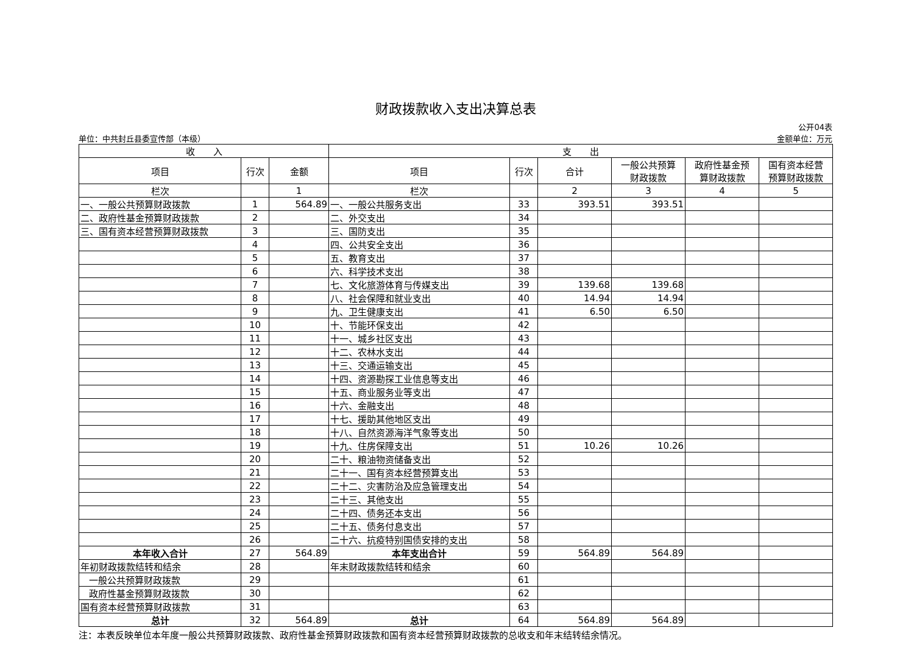财政拨款收入支出决算总表
单位：中共封丘县委宣传部（本级） 公开04表
金额单位：万元
| 收 入 | | | 支 出 | | | | | |
| --- | --- | --- | --- | --- | --- | --- | --- | --- |
| 项目 | 行次 | 金额 | 项目 | 行次 | 合计 | 一般公共预算 财政拨款 | 政府性基金预 算财政拨款 | 国有资本经营 预算财政拨款 |
| 栏次 | | 1 | 栏次 | | 2 | 3 | 4 | 5 |
| 一、一般公共预算财政拨款 | 1 | 564.89 | 一、一般公共服务支出 | 33 | 393.51 | 393.51 | | |
| 二、政府性基金预算财政拨款 | 2 | | 二、外交支出 | 34 | | | | |
| 三、国有资本经营预算财政拨款 | 3 | | 三、国防支出 | 35 | | | | |
| | 4 | | 四、公共安全支出 | 36 | | | | |
| | 5 | | 五、教育支出 | 37 | | | | |
| | 6 | | 六、科学技术支出 | 38 | | | | |
| | 7 | | 七、文化旅游体育与传媒支出 | 39 | 139.68 | 139.68 | | |
| | 8 | | 八、社会保障和就业支出 | 40 | 14.94 | 14.94 | | |
| | 9 | | 九、卫生健康支出 | 41 | 6.50 | 6.50 | | |
| | 10 | | 十、节能环保支出 | 42 | | | | |
| | 11 | | 十一、城乡社区支出 | 43 | | | | |
| | 12 | | 十二、农林水支出 | 44 | | | | |
| | 13 | | 十三、交通运输支出 | 45 | | | | |
| | 14 | | 十四、资源勘探工业信息等支出 | 46 | | | | |
| | 15 | | 十五、商业服务业等支出 | 47 | | | | |
| | 16 | | 十六、金融支出 | 48 | | | | |
| | 17 | | 十七、援助其他地区支出 | 49 | | | | |
| | 18 | | 十八、自然资源海洋气象等支出 | 50 | | | | |
| | 19 | | 十九、住房保障支出 | 51 | 10.26 | 10.26 | | |
| | 20 | | 二十、粮油物资储备支出 | 52 | | | | |
| | 21 | | 二十一、国有资本经营预算支出 | 53 | | | | |
| | 22 | | 二十二、灾害防治及应急管理支出 | 54 | | | | |
| | 23 | | 二十三、其他支出 | 55 | | | | |
| | 24 | | 二十四、债务还本支出 | 56 | | | | |
| | 25 | | 二十五、债务付息支出 | 57 | | | | |
| | 26 | | 二十六、抗疫特别国债安排的支出 | 58 | | | | |
| 本年收入合计 | 27 | 564.89 | 本年支出合计 | 59 | 564.89 | 564.89 | | |
| 年初财政拨款结转和结余 | 28 | | 年末财政拨款结转和结余 | 60 | | | | |
| 一般公共预算财政拨款 | 29 | | | 61 | | | | |
| 政府性基金预算财政拨款 | 30 | | | 62 | | | | |
| 国有资本经营预算财政拨款 | 31 | | | 63 | | | | |
| 总计 | 32 | 564.89 | 总计 | 64 | 564.89 | 564.89 | | |
注：本表反映单位本年度一般公共预算财政拨款、政府性基金预算财政拨款和国有资本经营预算财政拨款的总收支和年末结转结余情况。